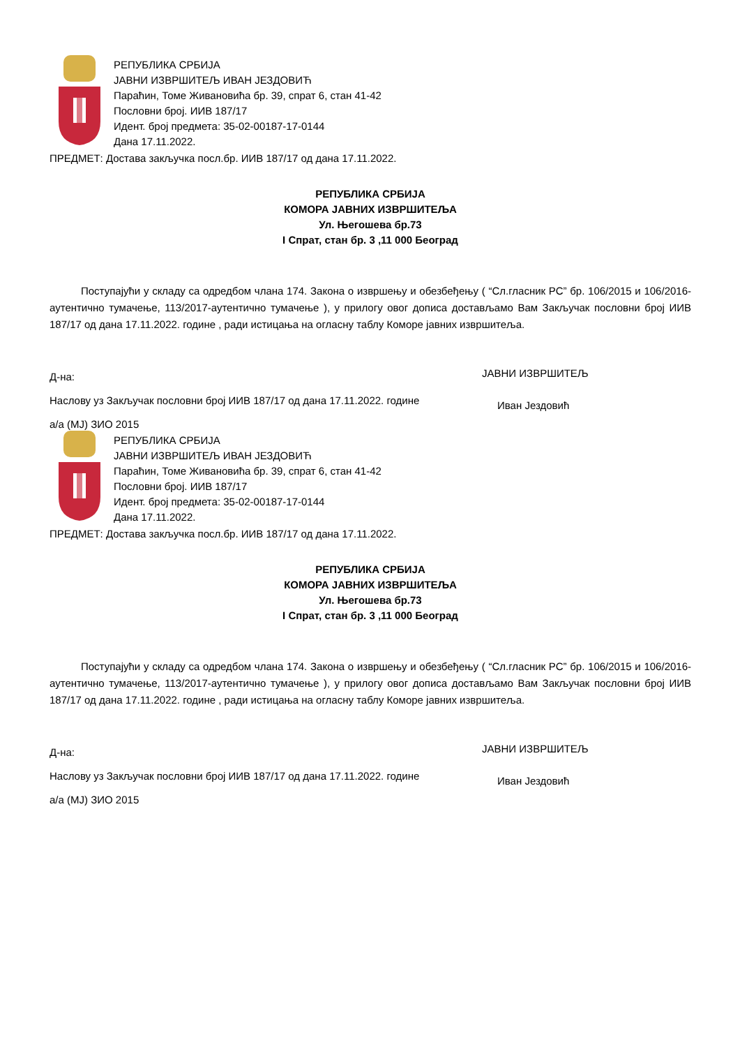РЕПУБЛИКА СРБИЈА
ЈАВНИ ИЗВРШИТЕЉ ИВАН ЈЕЗДОВИЋ
Параћин, Томе Живановића бр. 39, спрат 6, стан 41-42
Пословни број. ИИВ 187/17
Идент. број предмета: 35-02-00187-17-0144
Дана 17.11.2022.
ПРЕДМЕТ: Достава закључка посл.бр. ИИВ 187/17 од дана 17.11.2022.
РЕПУБЛИКА СРБИЈА
КОМОРА ЈАВНИХ ИЗВРШИТЕЉА
Ул. Његошева бр.73
I Спрат, стан бр. 3 ,11 000 Београд
Поступајући у складу са одредбом члана 174. Закона о извршењу и обезбеђењу ( “Сл.гласник РС” бр. 106/2015 и 106/2016- аутентично тумачење, 113/2017-аутентично тумачење ), у прилогу овог дописа достављамо Вам Закључак пословни број ИИВ 187/17 од дана 17.11.2022. године , ради истицања на огласну таблу Коморе јавних извршитеља.
Д-на:
Наслову уз Закључак пословни број ИИВ 187/17 од дана 17.11.2022. године
а/а (МЈ) ЗИО 2015
ЈАВНИ ИЗВРШИТЕЉ
Иван Јездовић
РЕПУБЛИКА СРБИЈА
ЈАВНИ ИЗВРШИТЕЉ ИВАН ЈЕЗДОВИЋ
Параћин, Томе Живановића бр. 39, спрат 6, стан 41-42
Пословни број. ИИВ 187/17
Идент. број предмета: 35-02-00187-17-0144
Дана 17.11.2022.
ПРЕДМЕТ: Достава закључка посл.бр. ИИВ 187/17 од дана 17.11.2022.
РЕПУБЛИКА СРБИЈА
КОМОРА ЈАВНИХ ИЗВРШИТЕЉА
Ул. Његошева бр.73
I Спрат, стан бр. 3 ,11 000 Београд
Поступајући у складу са одредбом члана 174. Закона о извршењу и обезбеђењу ( “Сл.гласник РС” бр. 106/2015 и 106/2016- аутентично тумачење, 113/2017-аутентично тумачење ), у прилогу овог дописа достављамо Вам Закључак пословни број ИИВ 187/17 од дана 17.11.2022. године , ради истицања на огласну таблу Коморе јавних извршитеља.
Д-на:
Наслову уз Закључак пословни број ИИВ 187/17 од дана 17.11.2022. године
а/а (МЈ) ЗИО 2015
ЈАВНИ ИЗВРШИТЕЉ
Иван Јездовић